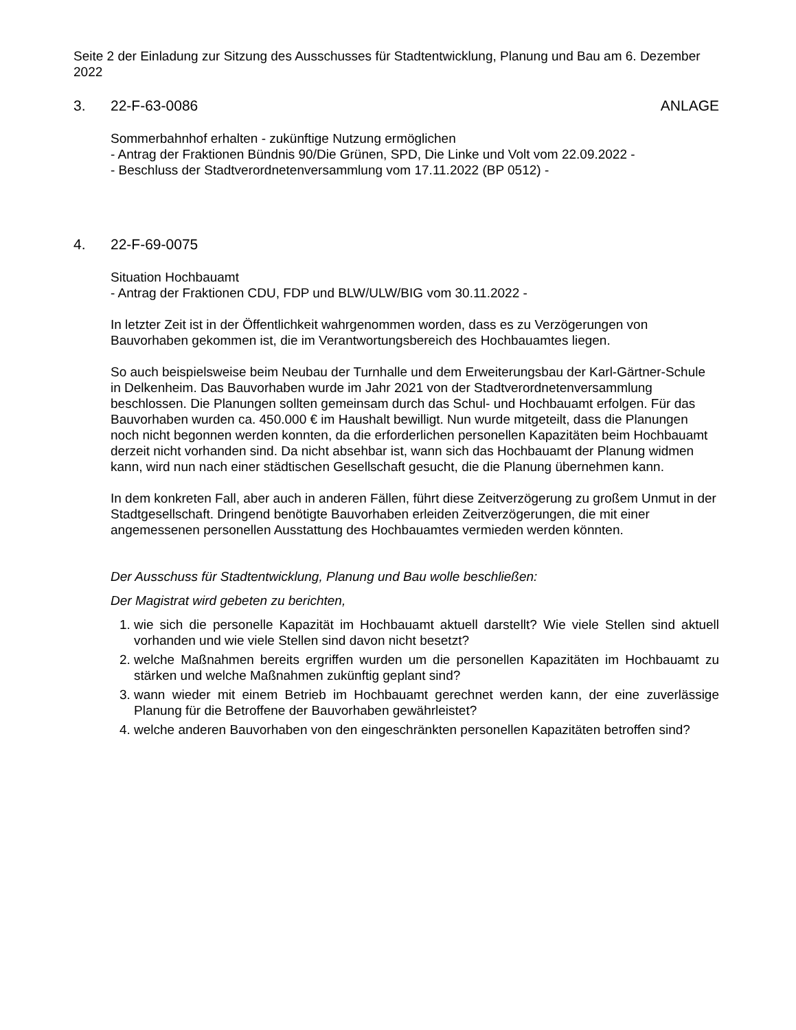Seite 2 der Einladung zur Sitzung des Ausschusses für Stadtentwicklung, Planung und Bau am 6. Dezember 2022
3. 22-F-63-0086 ANLAGE
Sommerbahnhof erhalten - zukünftige Nutzung ermöglichen
- Antrag der Fraktionen Bündnis 90/Die Grünen, SPD, Die Linke und Volt vom 22.09.2022 -
- Beschluss der Stadtverordnetenversammlung vom 17.11.2022 (BP 0512) -
4. 22-F-69-0075
Situation Hochbauamt
- Antrag der Fraktionen CDU, FDP und BLW/ULW/BIG vom 30.11.2022 -
In letzter Zeit ist in der Öffentlichkeit wahrgenommen worden, dass es zu Verzögerungen von Bauvorhaben gekommen ist, die im Verantwortungsbereich des Hochbauamtes liegen.
So auch beispielsweise beim Neubau der Turnhalle und dem Erweiterungsbau der Karl-Gärtner-Schule in Delkenheim. Das Bauvorhaben wurde im Jahr 2021 von der Stadtverordnetenversammlung beschlossen. Die Planungen sollten gemeinsam durch das Schul- und Hochbauamt erfolgen. Für das Bauvorhaben wurden ca. 450.000 € im Haushalt bewilligt. Nun wurde mitgeteilt, dass die Planungen noch nicht begonnen werden konnten, da die erforderlichen personellen Kapazitäten beim Hochbauamt derzeit nicht vorhanden sind. Da nicht absehbar ist, wann sich das Hochbauamt der Planung widmen kann, wird nun nach einer städtischen Gesellschaft gesucht, die die Planung übernehmen kann.
In dem konkreten Fall, aber auch in anderen Fällen, führt diese Zeitverzögerung zu großem Unmut in der Stadtgesellschaft. Dringend benötigte Bauvorhaben erleiden Zeitverzögerungen, die mit einer angemessenen personellen Ausstattung des Hochbauamtes vermieden werden könnten.
Der Ausschuss für Stadtentwicklung, Planung und Bau wolle beschließen:
Der Magistrat wird gebeten zu berichten,
1. wie sich die personelle Kapazität im Hochbauamt aktuell darstellt? Wie viele Stellen sind aktuell vorhanden und wie viele Stellen sind davon nicht besetzt?
2. welche Maßnahmen bereits ergriffen wurden um die personellen Kapazitäten im Hochbauamt zu stärken und welche Maßnahmen zukünftig geplant sind?
3. wann wieder mit einem Betrieb im Hochbauamt gerechnet werden kann, der eine zuverlässige Planung für die Betroffene der Bauvorhaben gewährleistet?
4. welche anderen Bauvorhaben von den eingeschränkten personellen Kapazitäten betroffen sind?